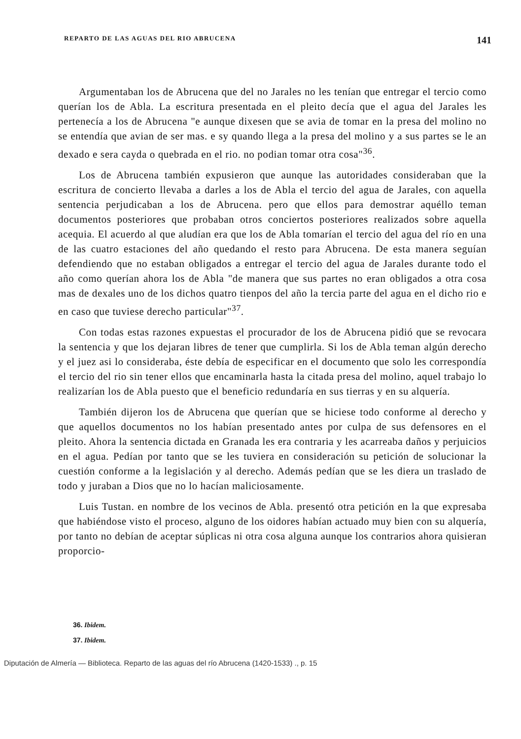REPARTO DE LAS AGUAS DEL RIO ABRUCENA 141
Argumentaban los de Abrucena que del no Jarales no les tenían que entregar el tercio como querían los de Abla. La escritura presentada en el pleito decía que el agua del Jarales les pertenecía a los de Abrucena "e aunque dixesen que se avia de tomar en la presa del molino no se entendía que avian de ser mas. e sy quando llega a la presa del molino y a sus partes se le an dexado e sera cayda o quebrada en el rio. no podian tomar otra cosa"<sup>36</sup>.
Los de Abrucena también expusieron que aunque las autoridades consideraban que la escritura de concierto llevaba a darles a los de Abla el tercio del agua de Jarales, con aquella sentencia perjudicaban a los de Abrucena. pero que ellos para demostrar aquéllo teman documentos posteriores que probaban otros conciertos posteriores realizados sobre aquella acequia. El acuerdo al que aludían era que los de Abla tomarían el tercio del agua del río en una de las cuatro estaciones del año quedando el resto para Abrucena. De esta manera seguían defendiendo que no estaban obligados a entregar el tercio del agua de Jarales durante todo el año como querían ahora los de Abla "de manera que sus partes no eran obligados a otra cosa mas de dexales uno de los dichos quatro tienpos del año la tercia parte del agua en el dicho rio e en caso que tuviese derecho particular"<sup>37</sup>.
Con todas estas razones expuestas el procurador de los de Abrucena pidió que se revocara la sentencia y que los dejaran libres de tener que cumplirla. Si los de Abla teman algún derecho y el juez asi lo consideraba, éste debía de especificar en el documento que solo les correspondía el tercio del rio sin tener ellos que encaminarla hasta la citada presa del molino, aquel trabajo lo realizarían los de Abla puesto que el beneficio redundaría en sus tierras y en su alquería.
También dijeron los de Abrucena que querían que se hiciese todo conforme al derecho y que aquellos documentos no los habían presentado antes por culpa de sus defensores en el pleito. Ahora la sentencia dictada en Granada les era contraria y les acarreaba daños y perjuicios en el agua. Pedían por tanto que se les tuviera en consideración su petición de solucionar la cuestión conforme a la legislación y al derecho. Además pedían que se les diera un traslado de todo y juraban a Dios que no lo hacían maliciosamente.
Luis Tustan. en nombre de los vecinos de Abla. presentó otra petición en la que expresaba que habiéndose visto el proceso, alguno de los oidores habían actuado muy bien con su alquería, por tanto no debían de aceptar súplicas ni otra cosa alguna aunque los contrarios ahora quisieran proporcio-
36. Ibidem.
37. Ibidem.
Diputación de Almería — Biblioteca. Reparto de las aguas del río Abrucena (1420-1533) ., p. 15